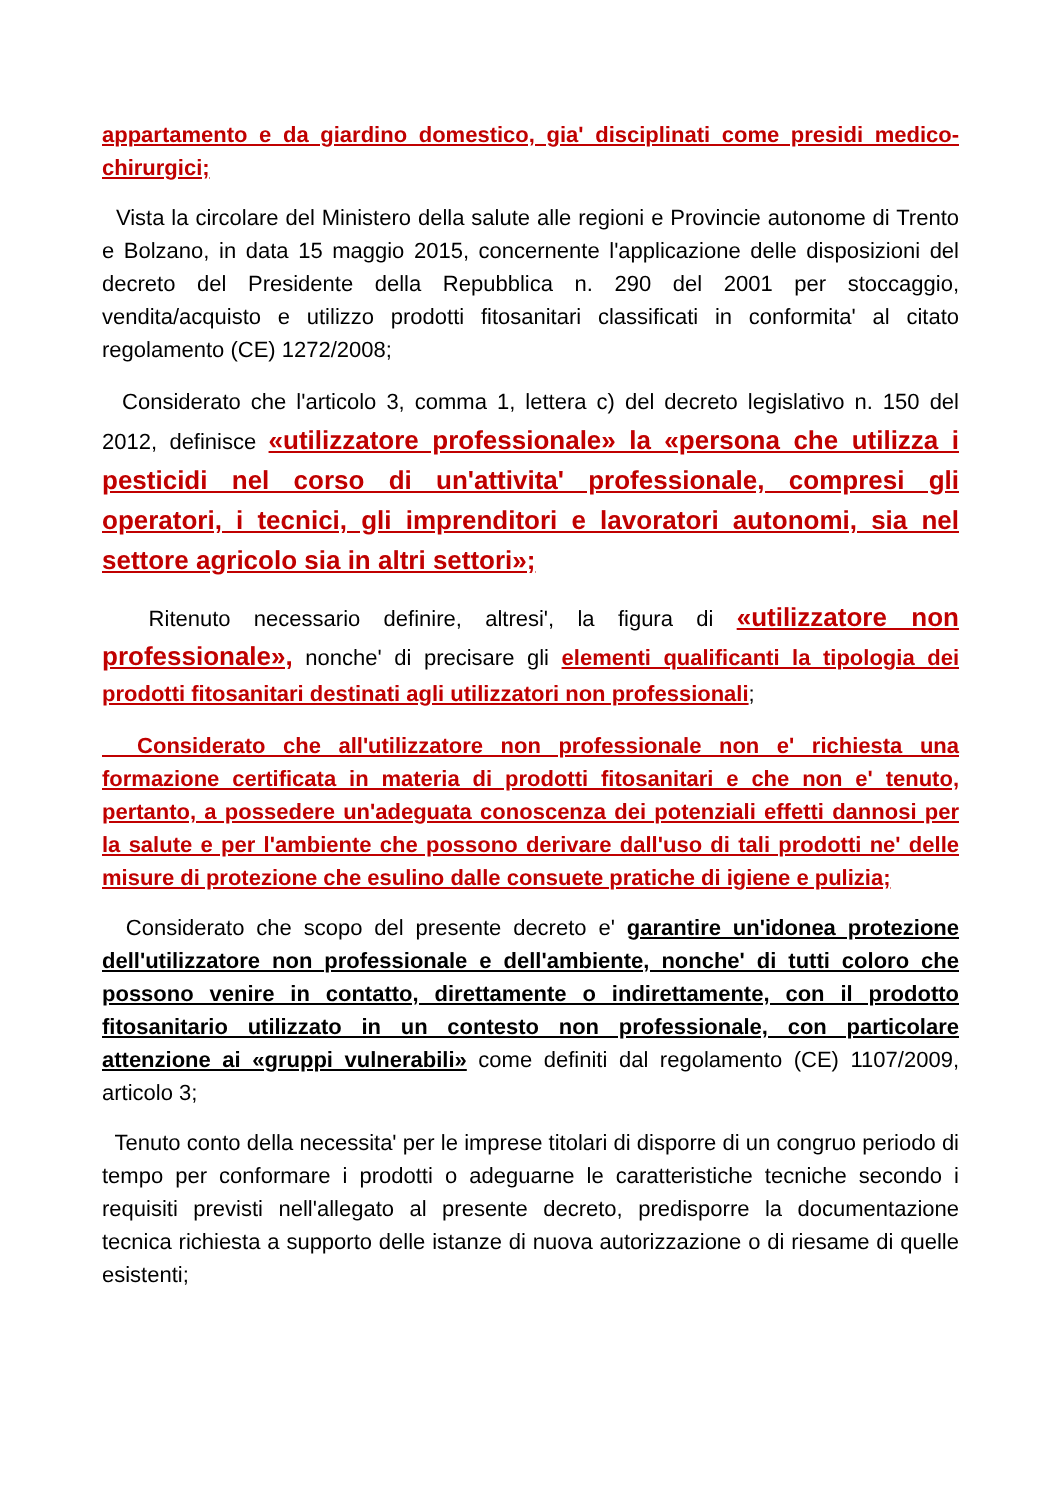appartamento e da giardino domestico, gia' disciplinati come presidi medico-chirurgici;
Vista la circolare del Ministero della salute alle regioni e Provincie autonome di Trento e Bolzano, in data 15 maggio 2015, concernente l'applicazione delle disposizioni del decreto del Presidente della Repubblica n. 290 del 2001 per stoccaggio, vendita/acquisto e utilizzo prodotti fitosanitari classificati in conformita' al citato regolamento (CE) 1272/2008;
Considerato che l'articolo 3, comma 1, lettera c) del decreto legislativo n. 150 del 2012, definisce «utilizzatore professionale» la «persona che utilizza i pesticidi nel corso di un'attivita' professionale, compresi gli operatori, i tecnici, gli imprenditori e lavoratori autonomi, sia nel settore agricolo sia in altri settori»;
Ritenuto necessario definire, altresi', la figura di «utilizzatore non professionale», nonche' di precisare gli elementi qualificanti la tipologia dei prodotti fitosanitari destinati agli utilizzatori non professionali;
Considerato che all'utilizzatore non professionale non e' richiesta una formazione certificata in materia di prodotti fitosanitari e che non e' tenuto, pertanto, a possedere un'adeguata conoscenza dei potenziali effetti dannosi per la salute e per l'ambiente che possono derivare dall'uso di tali prodotti ne' delle misure di protezione che esulino dalle consuete pratiche di igiene e pulizia;
Considerato che scopo del presente decreto e' garantire un'idonea protezione dell'utilizzatore non professionale e dell'ambiente, nonche' di tutti coloro che possono venire in contatto, direttamente o indirettamente, con il prodotto fitosanitario utilizzato in un contesto non professionale, con particolare attenzione ai «gruppi vulnerabili» come definiti dal regolamento (CE) 1107/2009, articolo 3;
Tenuto conto della necessita' per le imprese titolari di disporre di un congruo periodo di tempo per conformare i prodotti o adeguarne le caratteristiche tecniche secondo i requisiti previsti nell'allegato al presente decreto, predisporre la documentazione tecnica richiesta a supporto delle istanze di nuova autorizzazione o di riesame di quelle esistenti;